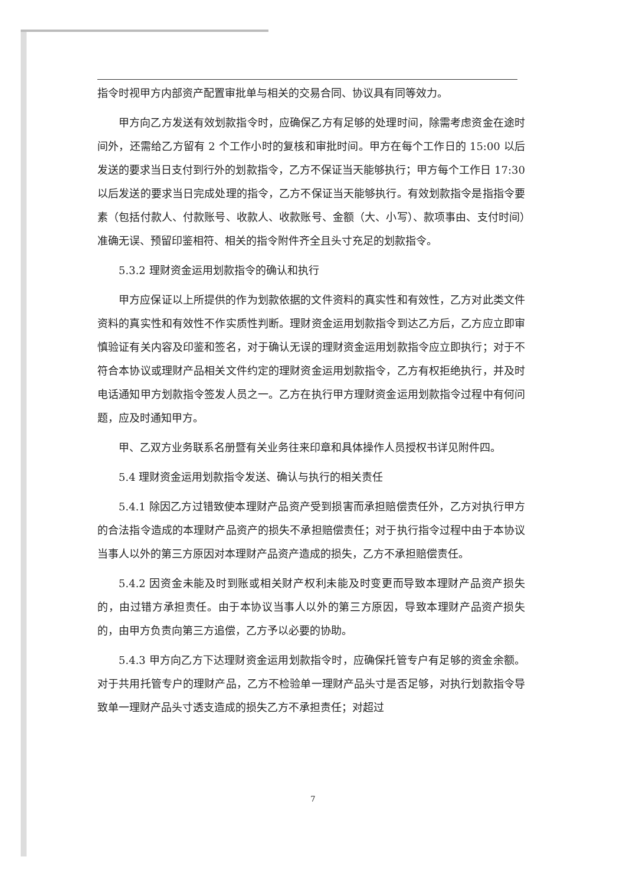指令时视甲方内部资产配置审批单与相关的交易合同、协议具有同等效力。
甲方向乙方发送有效划款指令时，应确保乙方有足够的处理时间，除需考虑资金在途时间外，还需给乙方留有 2 个工作小时的复核和审批时间。甲方在每个工作日的 15:00 以后发送的要求当日支付到行外的划款指令，乙方不保证当天能够执行；甲方每个工作日 17:30 以后发送的要求当日完成处理的指令，乙方不保证当天能够执行。有效划款指令是指指令要素（包括付款人、付款账号、收款人、收款账号、金额（大、小写）、款项事由、支付时间）准确无误、预留印鉴相符、相关的指令附件齐全且头寸充足的划款指令。
5.3.2 理财资金运用划款指令的确认和执行
甲方应保证以上所提供的作为划款依据的文件资料的真实性和有效性，乙方对此类文件资料的真实性和有效性不作实质性判断。理财资金运用划款指令到达乙方后，乙方应立即审慎验证有关内容及印鉴和签名，对于确认无误的理财资金运用划款指令应立即执行；对于不符合本协议或理财产品相关文件约定的理财资金运用划款指令，乙方有权拒绝执行，并及时电话通知甲方划款指令签发人员之一。乙方在执行甲方理财资金运用划款指令过程中有何问题，应及时通知甲方。
甲、乙双方业务联系名册暨有关业务往来印章和具体操作人员授权书详见附件四。
5.4 理财资金运用划款指令发送、确认与执行的相关责任
5.4.1 除因乙方过错致使本理财产品资产受到损害而承担赔偿责任外，乙方对执行甲方的合法指令造成的本理财产品资产的损失不承担赔偿责任；对于执行指令过程中由于本协议当事人以外的第三方原因对本理财产品资产造成的损失，乙方不承担赔偿责任。
5.4.2 因资金未能及时到账或相关财产权利未能及时变更而导致本理财产品资产损失的，由过错方承担责任。由于本协议当事人以外的第三方原因，导致本理财产品资产损失的，由甲方负责向第三方追偿，乙方予以必要的协助。
5.4.3 甲方向乙方下达理财资金运用划款指令时，应确保托管专户有足够的资金余额。对于共用托管专户的理财产品，乙方不检验单一理财产品头寸是否足够，对执行划款指令导致单一理财产品头寸透支造成的损失乙方不承担责任；对超过
7